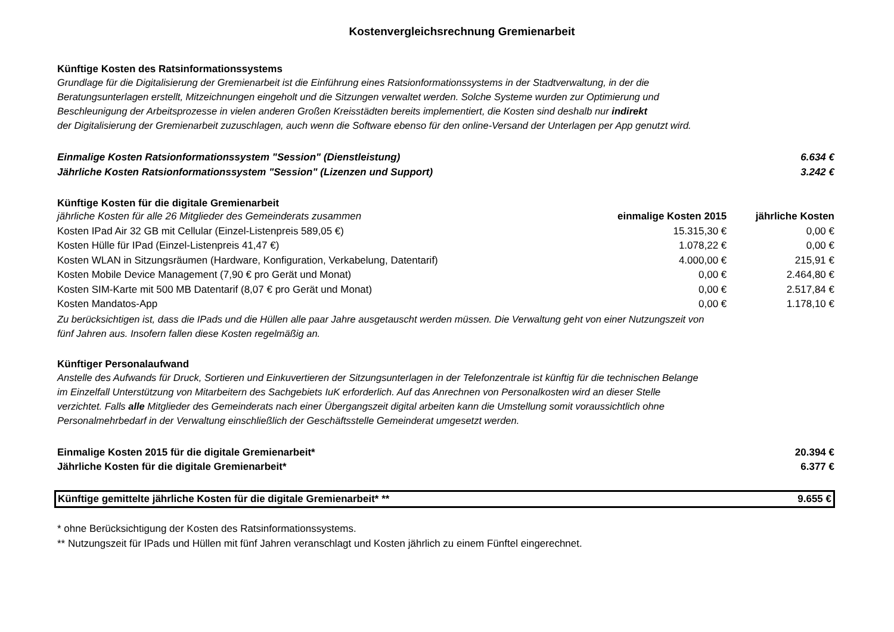Kostenvergleichsrechnung Gremienarbeit
Künftige Kosten des Ratsinformationssystems
Grundlage für die Digitalisierung der Gremienarbeit ist die Einführung eines Ratsionformationssystems in der Stadtverwaltung, in der die
Beratungsunterlagen erstellt, Mitzeichnungen eingeholt und die Sitzungen verwaltet werden. Solche Systeme wurden zur Optimierung und
Beschleunigung der Arbeitsprozesse in vielen anderen Großen Kreisstädten bereits implementiert, die Kosten sind deshalb nur indirekt
der Digitalisierung der Gremienarbeit zuzuschlagen, auch wenn die Software ebenso für den online-Versand der Unterlagen per App genutzt wird.
| Einmalige Kosten Ratsionformationssystem "Session" (Dienstleistung) | 6.634 € |
| Jährliche Kosten Ratsionformationssystem "Session" (Lizenzen und Support) | 3.242 € |
Künftige Kosten für die digitale Gremienarbeit
| jährliche Kosten für alle 26 Mitglieder des Gemeinderats zusammen | einmalige Kosten 2015 | jährliche Kosten |
| --- | --- | --- |
| Kosten IPad Air 32 GB mit Cellular (Einzel-Listenpreis 589,05 €) | 15.315,30 € | 0,00 € |
| Kosten Hülle für IPad (Einzel-Listenpreis 41,47 €) | 1.078,22 € | 0,00 € |
| Kosten WLAN in Sitzungsräumen (Hardware, Konfiguration, Verkabelung, Datentarif) | 4.000,00 € | 215,91 € |
| Kosten Mobile Device Management (7,90 € pro Gerät und Monat) | 0,00 € | 2.464,80 € |
| Kosten SIM-Karte mit 500 MB Datentarif (8,07 € pro Gerät und Monat) | 0,00 € | 2.517,84 € |
| Kosten Mandatos-App | 0,00 € | 1.178,10 € |
Zu berücksichtigen ist, dass die IPads und die Hüllen alle paar Jahre ausgetauscht werden müssen. Die Verwaltung geht von einer Nutzungszeit von
fünf Jahren aus. Insofern fallen diese Kosten regelmäßig an.
Künftiger Personalaufwand
Anstelle des Aufwands für Druck, Sortieren und Einkuvertieren der Sitzungsunterlagen in der Telefonzentrale ist künftig für die technischen Belange
im Einzelfall Unterstützung von Mitarbeitern des Sachgebiets IuK erforderlich. Auf das Anrechnen von Personalkosten wird an dieser Stelle
verzichtet. Falls alle Mitglieder des Gemeinderats nach einer Übergangszeit digital arbeiten kann die Umstellung somit voraussichtlich ohne
Personalmehrbedarf in der Verwaltung einschließlich der Geschäftsstelle Gemeinderat umgesetzt werden.
| Einmalige Kosten 2015 für die digitale Gremienarbeit* | 20.394 € |
| Jährliche Kosten für die digitale Gremienarbeit* | 6.377 € |
| Künftige gemittelte jährliche Kosten für die digitale Gremienarbeit* ** | 9.655 € |
* ohne Berücksichtigung der Kosten des Ratsinformationssystems.
** Nutzungszeit für IPads und Hüllen mit fünf Jahren veranschlagt und Kosten jährlich zu einem Fünftel eingerechnet.